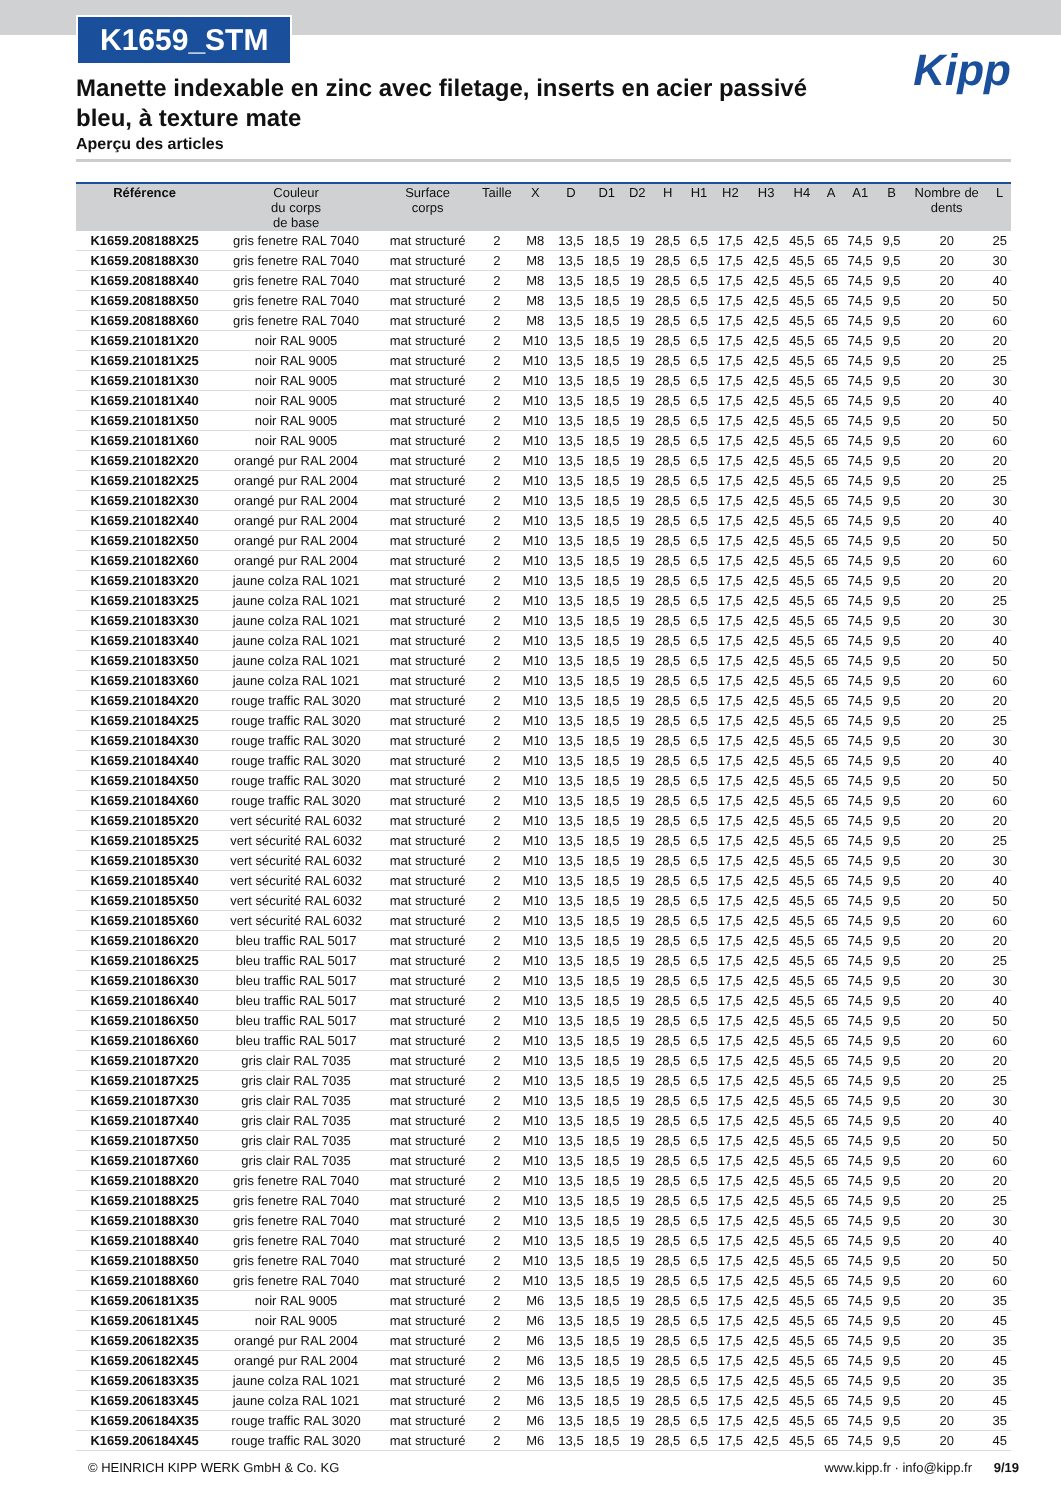K1659_STM
Kipp
Manette indexable en zinc avec filetage, inserts en acier passivé bleu, à texture mate
Aperçu des articles
| Référence | Couleur du corps de base | Surface corps | Taille | X | D | D1 | D2 | H | H1 | H2 | H3 | H4 | A | A1 | B | Nombre de dents | L |
| --- | --- | --- | --- | --- | --- | --- | --- | --- | --- | --- | --- | --- | --- | --- | --- | --- | --- |
| K1659.208188X25 | gris fenetre RAL 7040 | mat structuré | 2 | M8 | 13,5 | 18,5 | 19 | 28,5 | 6,5 | 17,5 | 42,5 | 45,5 | 65 | 74,5 | 9,5 | 20 | 25 |
| K1659.208188X30 | gris fenetre RAL 7040 | mat structuré | 2 | M8 | 13,5 | 18,5 | 19 | 28,5 | 6,5 | 17,5 | 42,5 | 45,5 | 65 | 74,5 | 9,5 | 20 | 30 |
| K1659.208188X40 | gris fenetre RAL 7040 | mat structuré | 2 | M8 | 13,5 | 18,5 | 19 | 28,5 | 6,5 | 17,5 | 42,5 | 45,5 | 65 | 74,5 | 9,5 | 20 | 40 |
| K1659.208188X50 | gris fenetre RAL 7040 | mat structuré | 2 | M8 | 13,5 | 18,5 | 19 | 28,5 | 6,5 | 17,5 | 42,5 | 45,5 | 65 | 74,5 | 9,5 | 20 | 50 |
| K1659.208188X60 | gris fenetre RAL 7040 | mat structuré | 2 | M8 | 13,5 | 18,5 | 19 | 28,5 | 6,5 | 17,5 | 42,5 | 45,5 | 65 | 74,5 | 9,5 | 20 | 60 |
| K1659.210181X20 | noir RAL 9005 | mat structuré | 2 | M10 | 13,5 | 18,5 | 19 | 28,5 | 6,5 | 17,5 | 42,5 | 45,5 | 65 | 74,5 | 9,5 | 20 | 20 |
| K1659.210181X25 | noir RAL 9005 | mat structuré | 2 | M10 | 13,5 | 18,5 | 19 | 28,5 | 6,5 | 17,5 | 42,5 | 45,5 | 65 | 74,5 | 9,5 | 20 | 25 |
| K1659.210181X30 | noir RAL 9005 | mat structuré | 2 | M10 | 13,5 | 18,5 | 19 | 28,5 | 6,5 | 17,5 | 42,5 | 45,5 | 65 | 74,5 | 9,5 | 20 | 30 |
| K1659.210181X40 | noir RAL 9005 | mat structuré | 2 | M10 | 13,5 | 18,5 | 19 | 28,5 | 6,5 | 17,5 | 42,5 | 45,5 | 65 | 74,5 | 9,5 | 20 | 40 |
| K1659.210181X50 | noir RAL 9005 | mat structuré | 2 | M10 | 13,5 | 18,5 | 19 | 28,5 | 6,5 | 17,5 | 42,5 | 45,5 | 65 | 74,5 | 9,5 | 20 | 50 |
| K1659.210181X60 | noir RAL 9005 | mat structuré | 2 | M10 | 13,5 | 18,5 | 19 | 28,5 | 6,5 | 17,5 | 42,5 | 45,5 | 65 | 74,5 | 9,5 | 20 | 60 |
| K1659.210182X20 | orangé pur RAL 2004 | mat structuré | 2 | M10 | 13,5 | 18,5 | 19 | 28,5 | 6,5 | 17,5 | 42,5 | 45,5 | 65 | 74,5 | 9,5 | 20 | 20 |
| K1659.210182X25 | orangé pur RAL 2004 | mat structuré | 2 | M10 | 13,5 | 18,5 | 19 | 28,5 | 6,5 | 17,5 | 42,5 | 45,5 | 65 | 74,5 | 9,5 | 20 | 25 |
| K1659.210182X30 | orangé pur RAL 2004 | mat structuré | 2 | M10 | 13,5 | 18,5 | 19 | 28,5 | 6,5 | 17,5 | 42,5 | 45,5 | 65 | 74,5 | 9,5 | 20 | 30 |
| K1659.210182X40 | orangé pur RAL 2004 | mat structuré | 2 | M10 | 13,5 | 18,5 | 19 | 28,5 | 6,5 | 17,5 | 42,5 | 45,5 | 65 | 74,5 | 9,5 | 20 | 40 |
| K1659.210182X50 | orangé pur RAL 2004 | mat structuré | 2 | M10 | 13,5 | 18,5 | 19 | 28,5 | 6,5 | 17,5 | 42,5 | 45,5 | 65 | 74,5 | 9,5 | 20 | 50 |
| K1659.210182X60 | orangé pur RAL 2004 | mat structuré | 2 | M10 | 13,5 | 18,5 | 19 | 28,5 | 6,5 | 17,5 | 42,5 | 45,5 | 65 | 74,5 | 9,5 | 20 | 60 |
| K1659.210183X20 | jaune colza RAL 1021 | mat structuré | 2 | M10 | 13,5 | 18,5 | 19 | 28,5 | 6,5 | 17,5 | 42,5 | 45,5 | 65 | 74,5 | 9,5 | 20 | 20 |
| K1659.210183X25 | jaune colza RAL 1021 | mat structuré | 2 | M10 | 13,5 | 18,5 | 19 | 28,5 | 6,5 | 17,5 | 42,5 | 45,5 | 65 | 74,5 | 9,5 | 20 | 25 |
| K1659.210183X30 | jaune colza RAL 1021 | mat structuré | 2 | M10 | 13,5 | 18,5 | 19 | 28,5 | 6,5 | 17,5 | 42,5 | 45,5 | 65 | 74,5 | 9,5 | 20 | 30 |
| K1659.210183X40 | jaune colza RAL 1021 | mat structuré | 2 | M10 | 13,5 | 18,5 | 19 | 28,5 | 6,5 | 17,5 | 42,5 | 45,5 | 65 | 74,5 | 9,5 | 20 | 40 |
| K1659.210183X50 | jaune colza RAL 1021 | mat structuré | 2 | M10 | 13,5 | 18,5 | 19 | 28,5 | 6,5 | 17,5 | 42,5 | 45,5 | 65 | 74,5 | 9,5 | 20 | 50 |
| K1659.210183X60 | jaune colza RAL 1021 | mat structuré | 2 | M10 | 13,5 | 18,5 | 19 | 28,5 | 6,5 | 17,5 | 42,5 | 45,5 | 65 | 74,5 | 9,5 | 20 | 60 |
| K1659.210184X20 | rouge traffic RAL 3020 | mat structuré | 2 | M10 | 13,5 | 18,5 | 19 | 28,5 | 6,5 | 17,5 | 42,5 | 45,5 | 65 | 74,5 | 9,5 | 20 | 20 |
| K1659.210184X25 | rouge traffic RAL 3020 | mat structuré | 2 | M10 | 13,5 | 18,5 | 19 | 28,5 | 6,5 | 17,5 | 42,5 | 45,5 | 65 | 74,5 | 9,5 | 20 | 25 |
| K1659.210184X30 | rouge traffic RAL 3020 | mat structuré | 2 | M10 | 13,5 | 18,5 | 19 | 28,5 | 6,5 | 17,5 | 42,5 | 45,5 | 65 | 74,5 | 9,5 | 20 | 30 |
| K1659.210184X40 | rouge traffic RAL 3020 | mat structuré | 2 | M10 | 13,5 | 18,5 | 19 | 28,5 | 6,5 | 17,5 | 42,5 | 45,5 | 65 | 74,5 | 9,5 | 20 | 40 |
| K1659.210184X50 | rouge traffic RAL 3020 | mat structuré | 2 | M10 | 13,5 | 18,5 | 19 | 28,5 | 6,5 | 17,5 | 42,5 | 45,5 | 65 | 74,5 | 9,5 | 20 | 50 |
| K1659.210184X60 | rouge traffic RAL 3020 | mat structuré | 2 | M10 | 13,5 | 18,5 | 19 | 28,5 | 6,5 | 17,5 | 42,5 | 45,5 | 65 | 74,5 | 9,5 | 20 | 60 |
| K1659.210185X20 | vert sécurité RAL 6032 | mat structuré | 2 | M10 | 13,5 | 18,5 | 19 | 28,5 | 6,5 | 17,5 | 42,5 | 45,5 | 65 | 74,5 | 9,5 | 20 | 20 |
| K1659.210185X25 | vert sécurité RAL 6032 | mat structuré | 2 | M10 | 13,5 | 18,5 | 19 | 28,5 | 6,5 | 17,5 | 42,5 | 45,5 | 65 | 74,5 | 9,5 | 20 | 25 |
| K1659.210185X30 | vert sécurité RAL 6032 | mat structuré | 2 | M10 | 13,5 | 18,5 | 19 | 28,5 | 6,5 | 17,5 | 42,5 | 45,5 | 65 | 74,5 | 9,5 | 20 | 30 |
| K1659.210185X40 | vert sécurité RAL 6032 | mat structuré | 2 | M10 | 13,5 | 18,5 | 19 | 28,5 | 6,5 | 17,5 | 42,5 | 45,5 | 65 | 74,5 | 9,5 | 20 | 40 |
| K1659.210185X50 | vert sécurité RAL 6032 | mat structuré | 2 | M10 | 13,5 | 18,5 | 19 | 28,5 | 6,5 | 17,5 | 42,5 | 45,5 | 65 | 74,5 | 9,5 | 20 | 50 |
| K1659.210185X60 | vert sécurité RAL 6032 | mat structuré | 2 | M10 | 13,5 | 18,5 | 19 | 28,5 | 6,5 | 17,5 | 42,5 | 45,5 | 65 | 74,5 | 9,5 | 20 | 60 |
| K1659.210186X20 | bleu traffic RAL 5017 | mat structuré | 2 | M10 | 13,5 | 18,5 | 19 | 28,5 | 6,5 | 17,5 | 42,5 | 45,5 | 65 | 74,5 | 9,5 | 20 | 20 |
| K1659.210186X25 | bleu traffic RAL 5017 | mat structuré | 2 | M10 | 13,5 | 18,5 | 19 | 28,5 | 6,5 | 17,5 | 42,5 | 45,5 | 65 | 74,5 | 9,5 | 20 | 25 |
| K1659.210186X30 | bleu traffic RAL 5017 | mat structuré | 2 | M10 | 13,5 | 18,5 | 19 | 28,5 | 6,5 | 17,5 | 42,5 | 45,5 | 65 | 74,5 | 9,5 | 20 | 30 |
| K1659.210186X40 | bleu traffic RAL 5017 | mat structuré | 2 | M10 | 13,5 | 18,5 | 19 | 28,5 | 6,5 | 17,5 | 42,5 | 45,5 | 65 | 74,5 | 9,5 | 20 | 40 |
| K1659.210186X50 | bleu traffic RAL 5017 | mat structuré | 2 | M10 | 13,5 | 18,5 | 19 | 28,5 | 6,5 | 17,5 | 42,5 | 45,5 | 65 | 74,5 | 9,5 | 20 | 50 |
| K1659.210186X60 | bleu traffic RAL 5017 | mat structuré | 2 | M10 | 13,5 | 18,5 | 19 | 28,5 | 6,5 | 17,5 | 42,5 | 45,5 | 65 | 74,5 | 9,5 | 20 | 60 |
| K1659.210187X20 | gris clair RAL 7035 | mat structuré | 2 | M10 | 13,5 | 18,5 | 19 | 28,5 | 6,5 | 17,5 | 42,5 | 45,5 | 65 | 74,5 | 9,5 | 20 | 20 |
| K1659.210187X25 | gris clair RAL 7035 | mat structuré | 2 | M10 | 13,5 | 18,5 | 19 | 28,5 | 6,5 | 17,5 | 42,5 | 45,5 | 65 | 74,5 | 9,5 | 20 | 25 |
| K1659.210187X30 | gris clair RAL 7035 | mat structuré | 2 | M10 | 13,5 | 18,5 | 19 | 28,5 | 6,5 | 17,5 | 42,5 | 45,5 | 65 | 74,5 | 9,5 | 20 | 30 |
| K1659.210187X40 | gris clair RAL 7035 | mat structuré | 2 | M10 | 13,5 | 18,5 | 19 | 28,5 | 6,5 | 17,5 | 42,5 | 45,5 | 65 | 74,5 | 9,5 | 20 | 40 |
| K1659.210187X50 | gris clair RAL 7035 | mat structuré | 2 | M10 | 13,5 | 18,5 | 19 | 28,5 | 6,5 | 17,5 | 42,5 | 45,5 | 65 | 74,5 | 9,5 | 20 | 50 |
| K1659.210187X60 | gris clair RAL 7035 | mat structuré | 2 | M10 | 13,5 | 18,5 | 19 | 28,5 | 6,5 | 17,5 | 42,5 | 45,5 | 65 | 74,5 | 9,5 | 20 | 60 |
| K1659.210188X20 | gris fenetre RAL 7040 | mat structuré | 2 | M10 | 13,5 | 18,5 | 19 | 28,5 | 6,5 | 17,5 | 42,5 | 45,5 | 65 | 74,5 | 9,5 | 20 | 20 |
| K1659.210188X25 | gris fenetre RAL 7040 | mat structuré | 2 | M10 | 13,5 | 18,5 | 19 | 28,5 | 6,5 | 17,5 | 42,5 | 45,5 | 65 | 74,5 | 9,5 | 20 | 25 |
| K1659.210188X30 | gris fenetre RAL 7040 | mat structuré | 2 | M10 | 13,5 | 18,5 | 19 | 28,5 | 6,5 | 17,5 | 42,5 | 45,5 | 65 | 74,5 | 9,5 | 20 | 30 |
| K1659.210188X40 | gris fenetre RAL 7040 | mat structuré | 2 | M10 | 13,5 | 18,5 | 19 | 28,5 | 6,5 | 17,5 | 42,5 | 45,5 | 65 | 74,5 | 9,5 | 20 | 40 |
| K1659.210188X50 | gris fenetre RAL 7040 | mat structuré | 2 | M10 | 13,5 | 18,5 | 19 | 28,5 | 6,5 | 17,5 | 42,5 | 45,5 | 65 | 74,5 | 9,5 | 20 | 50 |
| K1659.210188X60 | gris fenetre RAL 7040 | mat structuré | 2 | M10 | 13,5 | 18,5 | 19 | 28,5 | 6,5 | 17,5 | 42,5 | 45,5 | 65 | 74,5 | 9,5 | 20 | 60 |
| K1659.206181X35 | noir RAL 9005 | mat structuré | 2 | M6 | 13,5 | 18,5 | 19 | 28,5 | 6,5 | 17,5 | 42,5 | 45,5 | 65 | 74,5 | 9,5 | 20 | 35 |
| K1659.206181X45 | noir RAL 9005 | mat structuré | 2 | M6 | 13,5 | 18,5 | 19 | 28,5 | 6,5 | 17,5 | 42,5 | 45,5 | 65 | 74,5 | 9,5 | 20 | 45 |
| K1659.206182X35 | orangé pur RAL 2004 | mat structuré | 2 | M6 | 13,5 | 18,5 | 19 | 28,5 | 6,5 | 17,5 | 42,5 | 45,5 | 65 | 74,5 | 9,5 | 20 | 35 |
| K1659.206182X45 | orangé pur RAL 2004 | mat structuré | 2 | M6 | 13,5 | 18,5 | 19 | 28,5 | 6,5 | 17,5 | 42,5 | 45,5 | 65 | 74,5 | 9,5 | 20 | 45 |
| K1659.206183X35 | jaune colza RAL 1021 | mat structuré | 2 | M6 | 13,5 | 18,5 | 19 | 28,5 | 6,5 | 17,5 | 42,5 | 45,5 | 65 | 74,5 | 9,5 | 20 | 35 |
| K1659.206183X45 | jaune colza RAL 1021 | mat structuré | 2 | M6 | 13,5 | 18,5 | 19 | 28,5 | 6,5 | 17,5 | 42,5 | 45,5 | 65 | 74,5 | 9,5 | 20 | 45 |
| K1659.206184X35 | rouge traffic RAL 3020 | mat structuré | 2 | M6 | 13,5 | 18,5 | 19 | 28,5 | 6,5 | 17,5 | 42,5 | 45,5 | 65 | 74,5 | 9,5 | 20 | 35 |
| K1659.206184X45 | rouge traffic RAL 3020 | mat structuré | 2 | M6 | 13,5 | 18,5 | 19 | 28,5 | 6,5 | 17,5 | 42,5 | 45,5 | 65 | 74,5 | 9,5 | 20 | 45 |
© HEINRICH KIPP WERK GmbH & Co. KG www.kipp.fr · info@kipp.fr 9/19